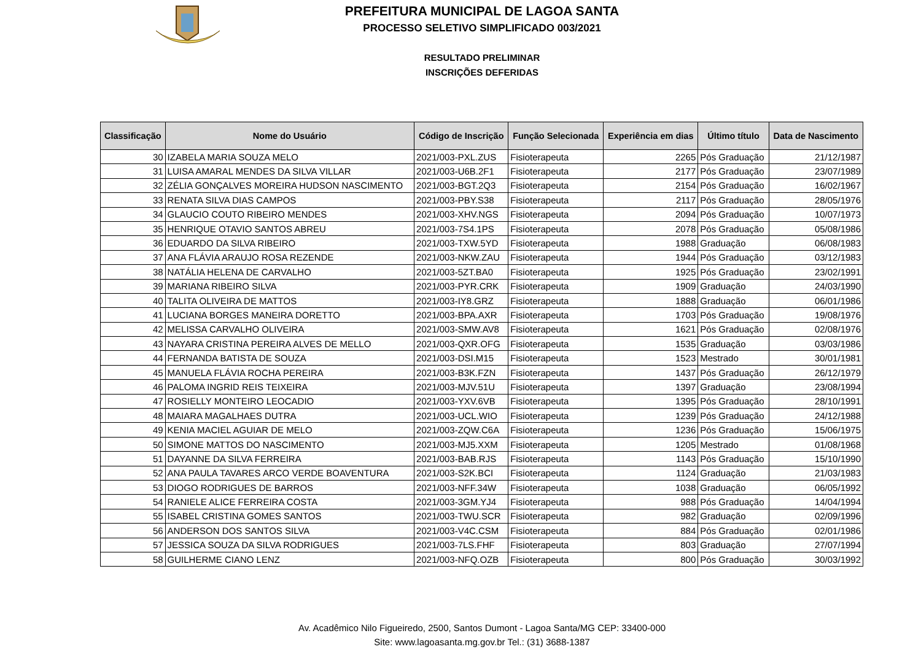PREFEITURA MUNICIPAL DE LAGOA SANTA
PROCESSO SELETIVO SIMPLIFICADO 003/2021
RESULTADO PRELIMINAR
INSCRIÇÕES DEFERIDAS
| Classificação | Nome do Usuário | Código de Inscrição | Função Selecionada | Experiência em dias | Último título | Data de Nascimento |
| --- | --- | --- | --- | --- | --- | --- |
| 30 | IZABELA MARIA SOUZA MELO | 2021/003-PXL.ZUS | Fisioterapeuta | 2265 | Pós Graduação | 21/12/1987 |
| 31 | LUISA AMARAL MENDES DA SILVA VILLAR | 2021/003-U6B.2F1 | Fisioterapeuta | 2177 | Pós Graduação | 23/07/1989 |
| 32 | ZÉLIA GONÇALVES MOREIRA HUDSON NASCIMENTO | 2021/003-BGT.2Q3 | Fisioterapeuta | 2154 | Pós Graduação | 16/02/1967 |
| 33 | RENATA SILVA DIAS CAMPOS | 2021/003-PBY.S38 | Fisioterapeuta | 2117 | Pós Graduação | 28/05/1976 |
| 34 | GLAUCIO COUTO RIBEIRO MENDES | 2021/003-XHV.NGS | Fisioterapeuta | 2094 | Pós Graduação | 10/07/1973 |
| 35 | HENRIQUE OTAVIO SANTOS ABREU | 2021/003-7S4.1PS | Fisioterapeuta | 2078 | Pós Graduação | 05/08/1986 |
| 36 | EDUARDO DA SILVA RIBEIRO | 2021/003-TXW.5YD | Fisioterapeuta | 1988 | Graduação | 06/08/1983 |
| 37 | ANA FLÁVIA ARAUJO ROSA REZENDE | 2021/003-NKW.ZAU | Fisioterapeuta | 1944 | Pós Graduação | 03/12/1983 |
| 38 | NATÁLIA HELENA DE CARVALHO | 2021/003-5ZT.BA0 | Fisioterapeuta | 1925 | Pós Graduação | 23/02/1991 |
| 39 | MARIANA RIBEIRO SILVA | 2021/003-PYR.CRK | Fisioterapeuta | 1909 | Graduação | 24/03/1990 |
| 40 | TALITA OLIVEIRA DE MATTOS | 2021/003-IY8.GRZ | Fisioterapeuta | 1888 | Graduação | 06/01/1986 |
| 41 | LUCIANA BORGES MANEIRA DORETTO | 2021/003-BPA.AXR | Fisioterapeuta | 1703 | Pós Graduação | 19/08/1976 |
| 42 | MELISSA CARVALHO OLIVEIRA | 2021/003-SMW.AV8 | Fisioterapeuta | 1621 | Pós Graduação | 02/08/1976 |
| 43 | NAYARA CRISTINA PEREIRA ALVES DE MELLO | 2021/003-QXR.OFG | Fisioterapeuta | 1535 | Graduação | 03/03/1986 |
| 44 | FERNANDA BATISTA DE SOUZA | 2021/003-DSI.M15 | Fisioterapeuta | 1523 | Mestrado | 30/01/1981 |
| 45 | MANUELA FLÁVIA ROCHA PEREIRA | 2021/003-B3K.FZN | Fisioterapeuta | 1437 | Pós Graduação | 26/12/1979 |
| 46 | PALOMA INGRID REIS TEIXEIRA | 2021/003-MJV.51U | Fisioterapeuta | 1397 | Graduação | 23/08/1994 |
| 47 | ROSIELLY MONTEIRO LEOCADIO | 2021/003-YXV.6VB | Fisioterapeuta | 1395 | Pós Graduação | 28/10/1991 |
| 48 | MAIARA MAGALHAES DUTRA | 2021/003-UCL.WIO | Fisioterapeuta | 1239 | Pós Graduação | 24/12/1988 |
| 49 | KENIA MACIEL AGUIAR DE MELO | 2021/003-ZQW.C6A | Fisioterapeuta | 1236 | Pós Graduação | 15/06/1975 |
| 50 | SIMONE MATTOS DO NASCIMENTO | 2021/003-MJ5.XXM | Fisioterapeuta | 1205 | Mestrado | 01/08/1968 |
| 51 | DAYANNE DA SILVA FERREIRA | 2021/003-BAB.RJS | Fisioterapeuta | 1143 | Pós Graduação | 15/10/1990 |
| 52 | ANA PAULA TAVARES ARCO VERDE BOAVENTURA | 2021/003-S2K.BCI | Fisioterapeuta | 1124 | Graduação | 21/03/1983 |
| 53 | DIOGO RODRIGUES DE BARROS | 2021/003-NFF.34W | Fisioterapeuta | 1038 | Graduação | 06/05/1992 |
| 54 | RANIELE ALICE FERREIRA COSTA | 2021/003-3GM.YJ4 | Fisioterapeuta | 988 | Pós Graduação | 14/04/1994 |
| 55 | ISABEL CRISTINA GOMES SANTOS | 2021/003-TWU.SCR | Fisioterapeuta | 982 | Graduação | 02/09/1996 |
| 56 | ANDERSON DOS SANTOS SILVA | 2021/003-V4C.CSM | Fisioterapeuta | 884 | Pós Graduação | 02/01/1986 |
| 57 | JESSICA SOUZA DA SILVA RODRIGUES | 2021/003-7LS.FHF | Fisioterapeuta | 803 | Graduação | 27/07/1994 |
| 58 | GUILHERME CIANO LENZ | 2021/003-NFQ.OZB | Fisioterapeuta | 800 | Pós Graduação | 30/03/1992 |
Av. Acadêmico Nilo Figueiredo, 2500, Santos Dumont - Lagoa Santa/MG CEP: 33400-000
Site: www.lagoasanta.mg.gov.br Tel.: (31) 3688-1387